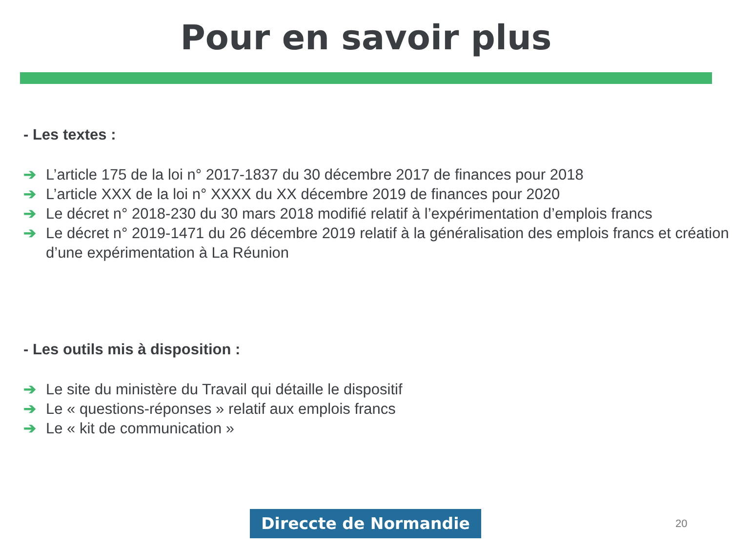Pour en savoir plus
- Les textes :
➔ L’article 175 de la loi n° 2017-1837 du 30 décembre 2017 de finances pour 2018
➔ L’article XXX de la loi n° XXXX du XX décembre 2019 de finances pour 2020
➔ Le décret n° 2018-230 du 30 mars 2018 modifié relatif à l’expérimentation d’emplois francs
➔ Le décret n° 2019-1471 du 26 décembre 2019 relatif à la généralisation des emplois francs et création d’une expérimentation à La Réunion
- Les outils mis à disposition :
➔ Le site du ministère du Travail qui détaille le dispositif
➔ Le « questions-réponses » relatif aux emplois francs
➔ Le « kit de communication »
Direccte de Normandie 20